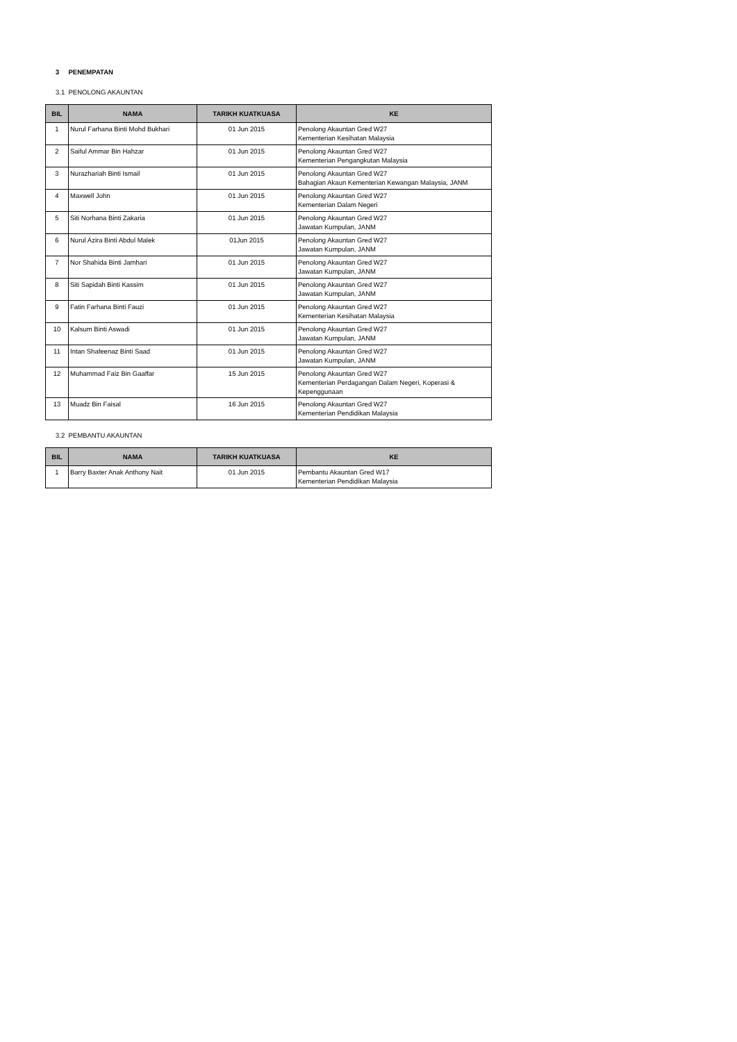3 PENEMPATAN
3.1 PENOLONG AKAUNTAN
| BIL | NAMA | TARIKH KUATKUASA | KE |
| --- | --- | --- | --- |
| 1 | Nurul Farhana Binti Mohd Bukhari | 01 Jun 2015 | Penolong Akauntan Gred W27 Kementerian Kesihatan Malaysia |
| 2 | Saiful Ammar Bin Hahzar | 01 Jun 2015 | Penolong Akauntan Gred W27 Kementerian Pengangkutan Malaysia |
| 3 | Nurazhariah Binti Ismail | 01 Jun 2015 | Penolong Akauntan Gred W27 Bahagian Akaun Kementerian Kewangan Malaysia, JANM |
| 4 | Maxwell John | 01 Jun 2015 | Penolong Akauntan Gred W27 Kementerian Dalam Negeri |
| 5 | Siti Norhana Binti Zakaria | 01 Jun 2015 | Penolong Akauntan Gred W27 Jawatan Kumpulan, JANM |
| 6 | Nurul Azira Binti Abdul Malek | 01Jun 2015 | Penolong Akauntan Gred W27 Jawatan Kumpulan, JANM |
| 7 | Nor Shahida Binti Jamhari | 01 Jun 2015 | Penolong Akauntan Gred W27 Jawatan Kumpulan, JANM |
| 8 | Siti Sapidah Binti Kassim | 01 Jun 2015 | Penolong Akauntan Gred W27 Jawatan Kumpulan, JANM |
| 9 | Fatin Farhana Binti Fauzi | 01 Jun 2015 | Penolong Akauntan Gred W27 Kementerian Kesihatan Malaysia |
| 10 | Kalsum Binti Aswadi | 01 Jun 2015 | Penolong Akauntan Gred W27 Jawatan Kumpulan, JANM |
| 11 | Intan Shafeenaz Binti Saad | 01 Jun 2015 | Penolong Akauntan Gred W27 Jawatan Kumpulan, JANM |
| 12 | Muhammad Faiz Bin Gaaffar | 15 Jun 2015 | Penolong Akauntan Gred W27 Kementerian Perdagangan Dalam Negeri, Koperasi & Kepenggunaan |
| 13 | Muadz Bin Faisal | 16 Jun 2015 | Penolong Akauntan Gred W27 Kementerian Pendidikan Malaysia |
3.2 PEMBANTU AKAUNTAN
| BIL | NAMA | TARIKH KUATKUASA | KE |
| --- | --- | --- | --- |
| 1 | Barry Baxter Anak Anthony Nait | 01 Jun 2015 | Pembantu Akauntan Gred W17 Kementerian Pendidikan Malaysia |